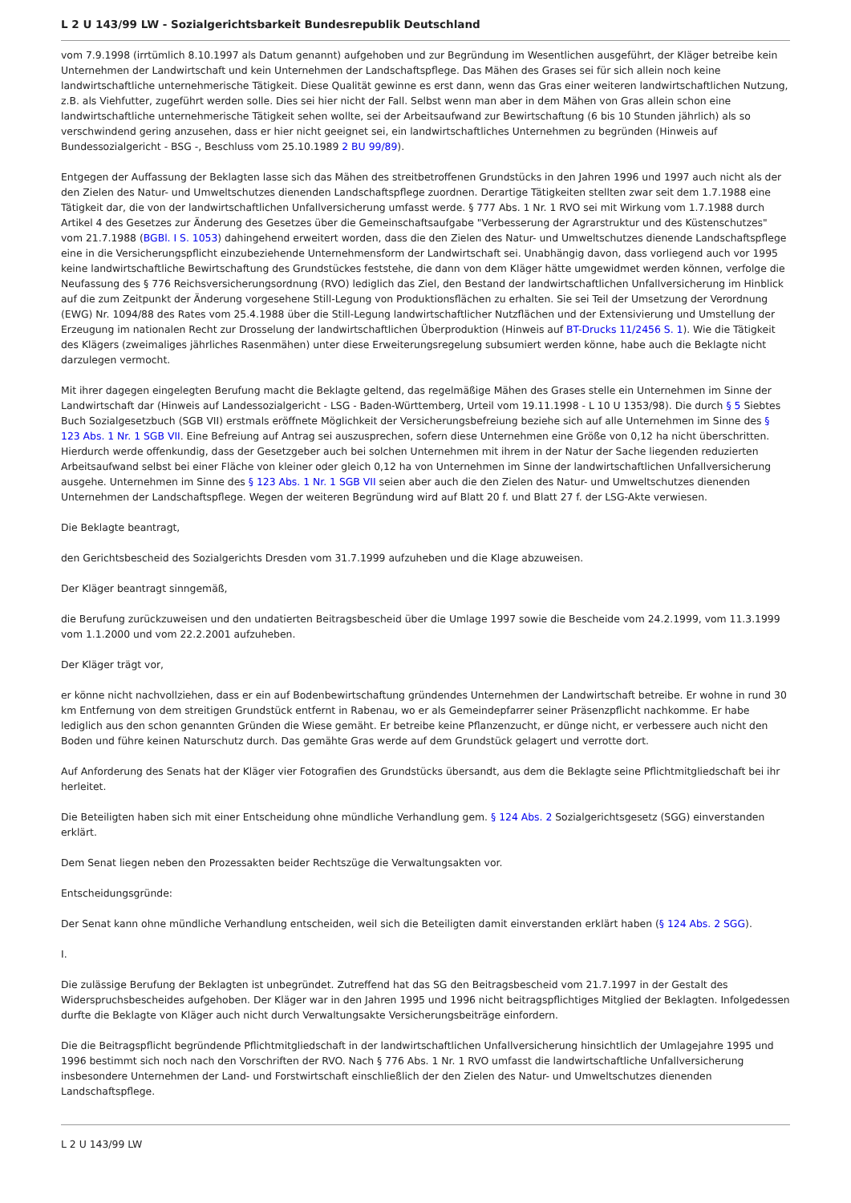L 2 U 143/99 LW - Sozialgerichtsbarkeit Bundesrepublik Deutschland
vom 7.9.1998 (irrtümlich 8.10.1997 als Datum genannt) aufgehoben und zur Begründung im Wesentlichen ausgeführt, der Kläger betreibe kein Unternehmen der Landwirtschaft und kein Unternehmen der Landschaftspflege. Das Mähen des Grases sei für sich allein noch keine landwirtschaftliche unternehmerische Tätigkeit. Diese Qualität gewinne es erst dann, wenn das Gras einer weiteren landwirtschaftlichen Nutzung, z.B. als Viehfutter, zugeführt werden solle. Dies sei hier nicht der Fall. Selbst wenn man aber in dem Mähen von Gras allein schon eine landwirtschaftliche unternehmerische Tätigkeit sehen wollte, sei der Arbeitsaufwand zur Bewirtschaftung (6 bis 10 Stunden jährlich) als so verschwindend gering anzusehen, dass er hier nicht geeignet sei, ein landwirtschaftliches Unternehmen zu begründen (Hinweis auf Bundessozialgericht - BSG -, Beschluss vom 25.10.1989 2 BU 99/89).
Entgegen der Auffassung der Beklagten lasse sich das Mähen des streitbetroffenen Grundstücks in den Jahren 1996 und 1997 auch nicht als der den Zielen des Natur- und Umweltschutzes dienenden Landschaftspflege zuordnen. Derartige Tätigkeiten stellten zwar seit dem 1.7.1988 eine Tätigkeit dar, die von der landwirtschaftlichen Unfallversicherung umfasst werde. § 777 Abs. 1 Nr. 1 RVO sei mit Wirkung vom 1.7.1988 durch Artikel 4 des Gesetzes zur Änderung des Gesetzes über die Gemeinschaftsaufgabe "Verbesserung der Agrarstruktur und des Küstenschutzes" vom 21.7.1988 (BGBl. I S. 1053) dahingehend erweitert worden, dass die den Zielen des Natur- und Umweltschutzes dienende Landschaftspflege eine in die Versicherungspflicht einzubeziehende Unternehmensform der Landwirtschaft sei. Unabhängig davon, dass vorliegend auch vor 1995 keine landwirtschaftliche Bewirtschaftung des Grundstückes feststehe, die dann von dem Kläger hätte umgewidmet werden können, verfolge die Neufassung des § 776 Reichsversicherungsordnung (RVO) lediglich das Ziel, den Bestand der landwirtschaftlichen Unfallversicherung im Hinblick auf die zum Zeitpunkt der Änderung vorgesehene Still-Legung von Produktionsflächen zu erhalten. Sie sei Teil der Umsetzung der Verordnung (EWG) Nr. 1094/88 des Rates vom 25.4.1988 über die Still-Legung landwirtschaftlicher Nutzflächen und der Extensivierung und Umstellung der Erzeugung im nationalen Recht zur Drosselung der landwirtschaftlichen Überproduktion (Hinweis auf BT-Drucks 11/2456 S. 1). Wie die Tätigkeit des Klägers (zweimaliges jährliches Rasenmähen) unter diese Erweiterungsregelung subsumiert werden könne, habe auch die Beklagte nicht darzulegen vermocht.
Mit ihrer dagegen eingelegten Berufung macht die Beklagte geltend, das regelmäßige Mähen des Grases stelle ein Unternehmen im Sinne der Landwirtschaft dar (Hinweis auf Landessozialgericht - LSG - Baden-Württemberg, Urteil vom 19.11.1998 - L 10 U 1353/98). Die durch § 5 Siebtes Buch Sozialgesetzbuch (SGB VII) erstmals eröffnete Möglichkeit der Versicherungsbefreiung beziehe sich auf alle Unternehmen im Sinne des § 123 Abs. 1 Nr. 1 SGB VII. Eine Befreiung auf Antrag sei auszusprechen, sofern diese Unternehmen eine Größe von 0,12 ha nicht überschritten. Hierdurch werde offenkundig, dass der Gesetzgeber auch bei solchen Unternehmen mit ihrem in der Natur der Sache liegenden reduzierten Arbeitsaufwand selbst bei einer Fläche von kleiner oder gleich 0,12 ha von Unternehmen im Sinne der landwirtschaftlichen Unfallversicherung ausgehe. Unternehmen im Sinne des § 123 Abs. 1 Nr. 1 SGB VII seien aber auch die den Zielen des Natur- und Umweltschutzes dienenden Unternehmen der Landschaftspflege. Wegen der weiteren Begründung wird auf Blatt 20 f. und Blatt 27 f. der LSG-Akte verwiesen.
Die Beklagte beantragt,
den Gerichtsbescheid des Sozialgerichts Dresden vom 31.7.1999 aufzuheben und die Klage abzuweisen.
Der Kläger beantragt sinngemäß,
die Berufung zurückzuweisen und den undatierten Beitragsbescheid über die Umlage 1997 sowie die Bescheide vom 24.2.1999, vom 11.3.1999 vom 1.1.2000 und vom 22.2.2001 aufzuheben.
Der Kläger trägt vor,
er könne nicht nachvollziehen, dass er ein auf Bodenbewirtschaftung gründendes Unternehmen der Landwirtschaft betreibe. Er wohne in rund 30 km Entfernung von dem streitigen Grundstück entfernt in Rabenau, wo er als Gemeindepfarrer seiner Präsenzpflicht nachkomme. Er habe lediglich aus den schon genannten Gründen die Wiese gemäht. Er betreibe keine Pflanzenzucht, er dünge nicht, er verbessere auch nicht den Boden und führe keinen Naturschutz durch. Das gemähte Gras werde auf dem Grundstück gelagert und verrotte dort.
Auf Anforderung des Senats hat der Kläger vier Fotografien des Grundstücks übersandt, aus dem die Beklagte seine Pflichtmitgliedschaft bei ihr herleitet.
Die Beteiligten haben sich mit einer Entscheidung ohne mündliche Verhandlung gem. § 124 Abs. 2 Sozialgerichtsgesetz (SGG) einverstanden erklärt.
Dem Senat liegen neben den Prozessakten beider Rechtszüge die Verwaltungsakten vor.
Entscheidungsgründe:
Der Senat kann ohne mündliche Verhandlung entscheiden, weil sich die Beteiligten damit einverstanden erklärt haben (§ 124 Abs. 2 SGG).
I.
Die zulässige Berufung der Beklagten ist unbegründet. Zutreffend hat das SG den Beitragsbescheid vom 21.7.1997 in der Gestalt des Widerspruchsbescheides aufgehoben. Der Kläger war in den Jahren 1995 und 1996 nicht beitragspflichtiges Mitglied der Beklagten. Infolgedessen durfte die Beklagte von Kläger auch nicht durch Verwaltungsakte Versicherungsbeiträge einfordern.
Die die Beitragspflicht begründende Pflichtmitgliedschaft in der landwirtschaftlichen Unfallversicherung hinsichtlich der Umlagejahre 1995 und 1996 bestimmt sich noch nach den Vorschriften der RVO. Nach § 776 Abs. 1 Nr. 1 RVO umfasst die landwirtschaftliche Unfallversicherung insbesondere Unternehmen der Land- und Forstwirtschaft einschließlich der den Zielen des Natur- und Umweltschutzes dienenden Landschaftspflege.
L 2 U 143/99 LW